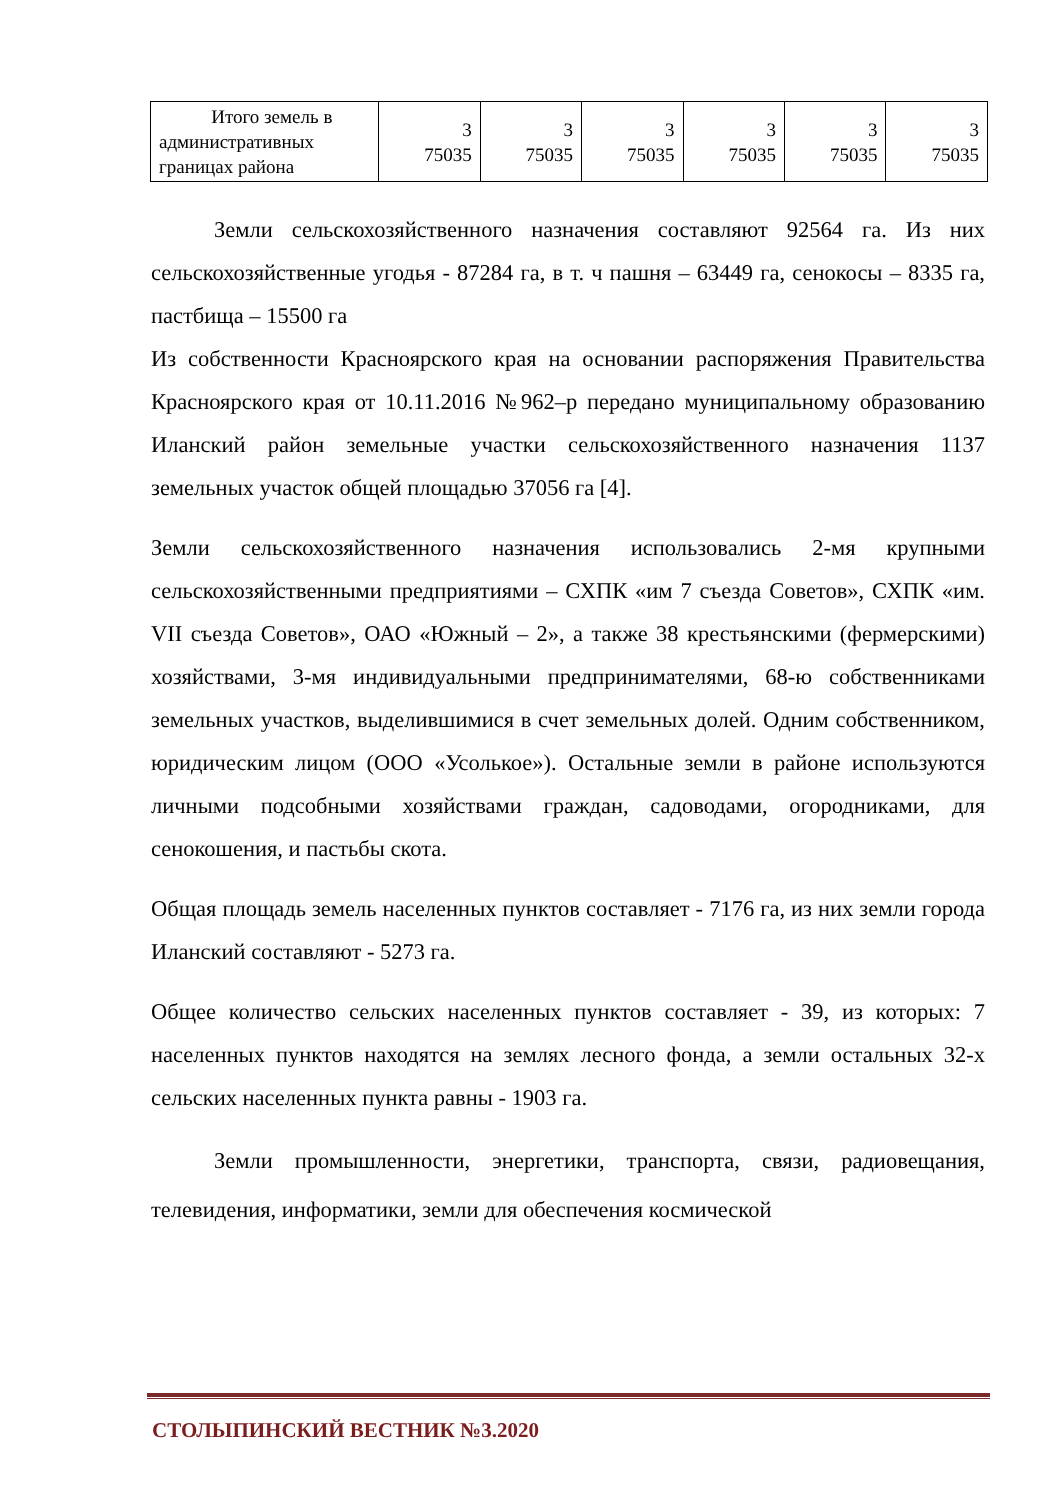| Итого земель в административных границах района | 3 75035 | 3 75035 | 3 75035 | 3 75035 | 3 75035 | 3 75035 |
Земли сельскохозяйственного назначения составляют 92564 га. Из них сельскохозяйственные угодья - 87284 га, в т. ч пашня – 63449 га, сенокосы – 8335 га, пастбища – 15500 га
Из собственности Красноярского края на основании распоряжения Правительства Красноярского края от 10.11.2016 №962–р передано муниципальному образованию Иланский район земельные участки сельскохозяйственного назначения 1137 земельных участок общей площадью 37056 га [4].
Земли сельскохозяйственного назначения использовались 2-мя крупными сельскохозяйственными предприятиями – СХПК «им 7 съезда Советов», СХПК «им. VII съезда Советов», ОАО «Южный – 2», а также 38 крестьянскими (фермерскими) хозяйствами, 3-мя индивидуальными предпринимателями, 68-ю собственниками земельных участков, выделившимися в счет земельных долей. Одним собственником, юридическим лицом (ООО «Усолькое»). Остальные земли в районе используются личными подсобными хозяйствами граждан, садоводами, огородниками, для сенокошения, и пастьбы скота.
Общая площадь земель населенных пунктов составляет - 7176 га, из них земли города Иланский составляют - 5273 га.
Общее количество сельских населенных пунктов составляет - 39, из которых: 7 населенных пунктов находятся на землях лесного фонда, а земли остальных 32-х сельских населенных пункта равны - 1903 га.
Земли промышленности, энергетики, транспорта, связи, радиовещания, телевидения, информатики, земли для обеспечения космической
СТОЛЫПИНСКИЙ ВЕСТНИК №3.2020